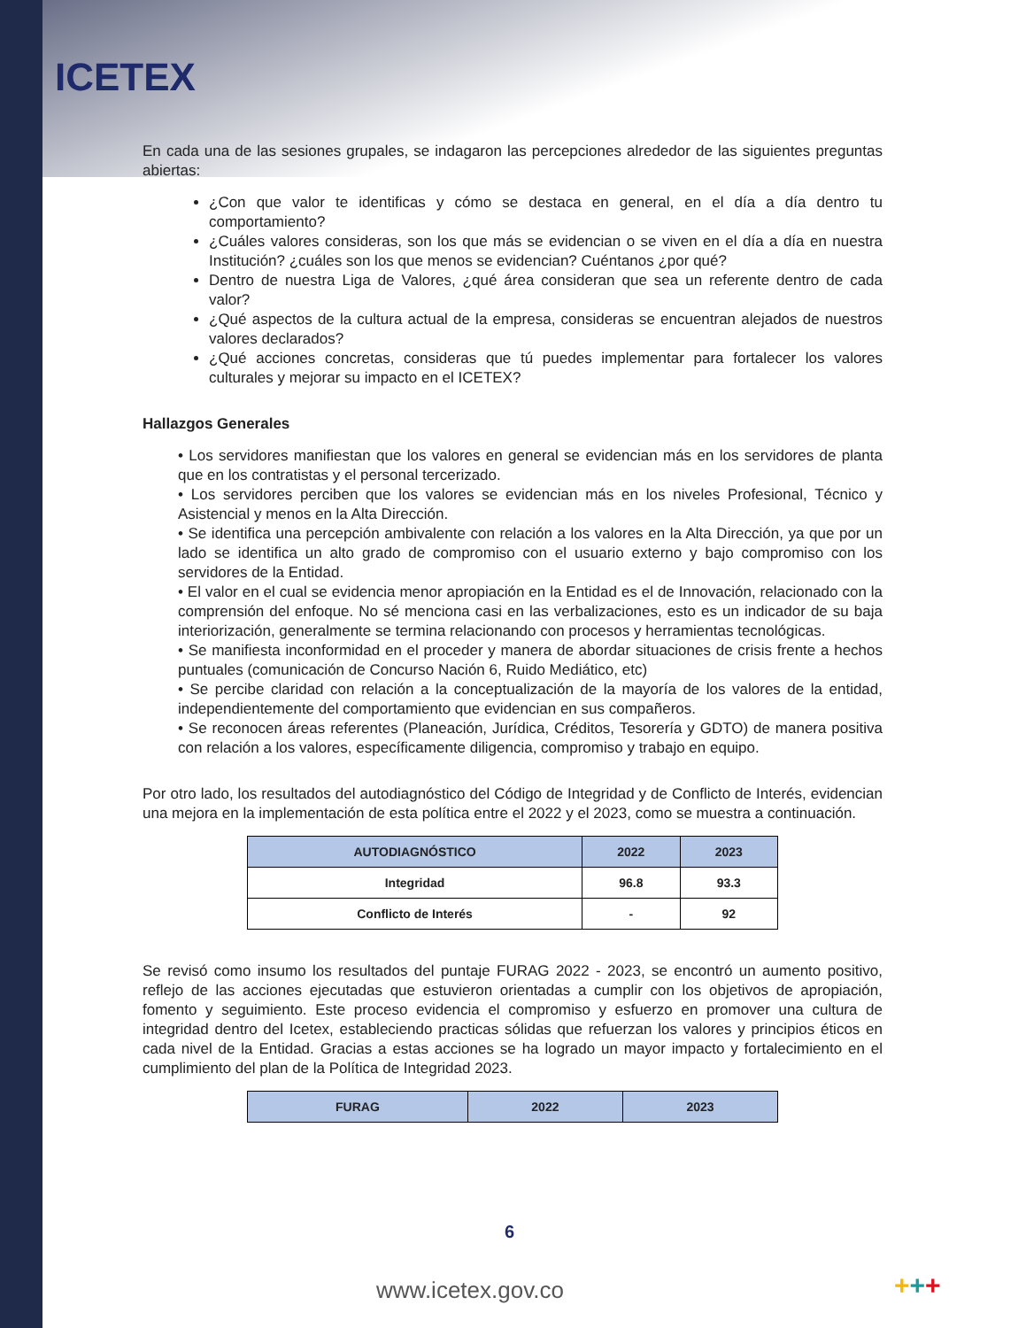ICETEX
En cada una de las sesiones grupales, se indagaron las percepciones alrededor de las siguientes preguntas abiertas:
¿Con que valor te identificas y cómo se destaca en general, en el día a día dentro tu comportamiento?
¿Cuáles valores consideras, son los que más se evidencian o se viven en el día a día en nuestra Institución? ¿cuáles son los que menos se evidencian? Cuéntanos ¿por qué?
Dentro de nuestra Liga de Valores, ¿qué área consideran que sea un referente dentro de cada valor?
¿Qué aspectos de la cultura actual de la empresa, consideras se encuentran alejados de nuestros valores declarados?
¿Qué acciones concretas, consideras que tú puedes implementar para fortalecer los valores culturales y mejorar su impacto en el ICETEX?
Hallazgos Generales
• Los servidores manifiestan que los valores en general se evidencian más en los servidores de planta que en los contratistas y el personal tercerizado.
• Los servidores perciben que los valores se evidencian más en los niveles Profesional, Técnico y Asistencial y menos en la Alta Dirección.
• Se identifica una percepción ambivalente con relación a los valores en la Alta Dirección, ya que por un lado se identifica un alto grado de compromiso con el usuario externo y bajo compromiso con los servidores de la Entidad.
• El valor en el cual se evidencia menor apropiación en la Entidad es el de Innovación, relacionado con la comprensión del enfoque. No sé menciona casi en las verbalizaciones, esto es un indicador de su baja interiorización, generalmente se termina relacionando con procesos y herramientas tecnológicas.
• Se manifiesta inconformidad en el proceder y manera de abordar situaciones de crisis frente a hechos puntuales (comunicación de Concurso Nación 6, Ruido Mediático, etc)
• Se percibe claridad con relación a la conceptualización de la mayoría de los valores de la entidad, independientemente del comportamiento que evidencian en sus compañeros.
• Se reconocen áreas referentes (Planeación, Jurídica, Créditos, Tesorería y GDTO) de manera positiva con relación a los valores, específicamente diligencia, compromiso y trabajo en equipo.
Por otro lado, los resultados del autodiagnóstico del Código de Integridad y de Conflicto de Interés, evidencian una mejora en la implementación de esta política entre el 2022 y el 2023, como se muestra a continuación.
| AUTODIAGNÓSTICO | 2022 | 2023 |
| --- | --- | --- |
| Integridad | 96.8 | 93.3 |
| Conflicto de Interés | - | 92 |
Se revisó como insumo los resultados del puntaje FURAG 2022 - 2023, se encontró un aumento positivo, reflejo de las acciones ejecutadas que estuvieron orientadas a cumplir con los objetivos de apropiación, fomento y seguimiento. Este proceso evidencia el compromiso y esfuerzo en promover una cultura de integridad dentro del Icetex, estableciendo practicas sólidas que refuerzan los valores y principios éticos en cada nivel de la Entidad. Gracias a estas acciones se ha logrado un mayor impacto y fortalecimiento en el cumplimiento del plan de la Política de Integridad 2023.
| FURAG | 2022 | 2023 |
| --- | --- | --- |
6
www.icetex.gov.co +++